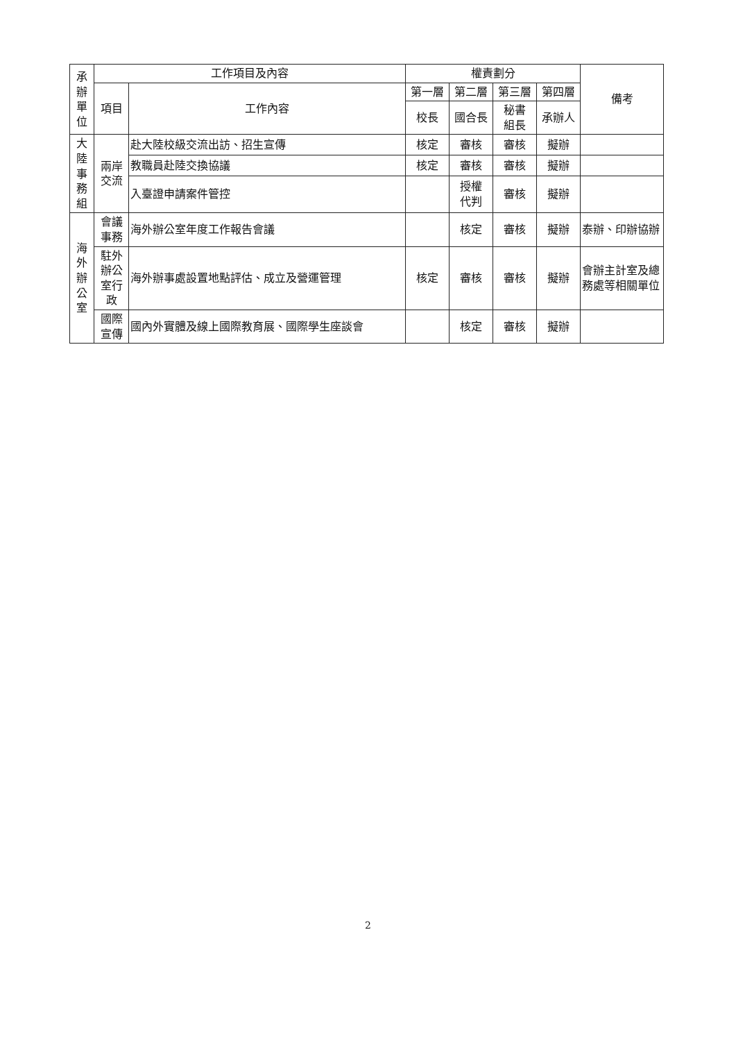| 承 辦 單 位 | 工作項目及內容 | | 權責劃分 | | | | 備考 |
| --- | --- | --- | --- | --- | --- | --- | --- |
| | 項目 | 工作內容 | 第一層 | 第二層 | 第三層 | 第四層 | |
| | | | 校長 | 國合長 | 秘書 組長 | 承辦人 | |
| 大 陸 事 務 組 | 兩岸 交流 | 赴大陸校級交流出訪、招生宣傳 | 核定 | 審核 | 審核 | 擬辦 | |
| | | 教職員赴陸交換協議 | 核定 | 審核 | 審核 | 擬辦 | |
| | | 入臺證申請案件管控 | | 授權 代判 | 審核 | 擬辦 | |
| 海 外 辦 公 室 | 會議 事務 | 海外辦公室年度工作報告會議 | | 核定 | 審核 | 擬辦 | 泰辦、印辦協辦 |
| | 駐外 辦公 室行 政 | 海外辦事處設置地點評估、成立及營運管理 | 核定 | 審核 | 審核 | 擬辦 | 會辦主計室及總務處等相關單位 |
| | 國際 宣傳 | 國內外實體及線上國際教育展、國際學生座談會 | | 核定 | 審核 | 擬辦 | |
2